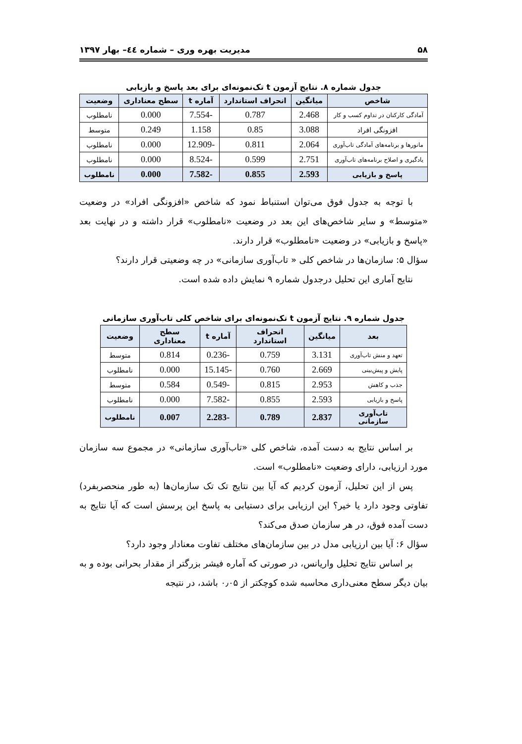۵۸ مدیریت بهره وری – شماره ٤٤– بهار ۱۳۹۷
جدول شماره ۸. نتایج آزمون t تک‌نمونه‌ای برای بعد پاسخ و بازیابی
| شاخص | میانگین | انحراف استاندارد | آماره t | سطح معناداری | وضعیت |
| --- | --- | --- | --- | --- | --- |
| آمادگی کارکنان در تداوم کسب و کار | 2.468 | 0.787 | -7.554 | 0.000 | نامطلوب |
| افزونگی افراد | 3.088 | 0.85 | 1.158 | 0.249 | متوسط |
| مانورها و برنامه‌های آمادگی تاب‌آوری | 2.064 | 0.811 | -12.909 | 0.000 | نامطلوب |
| یادگیری و اصلاح برنامه‌های تاب‌آوری | 2.751 | 0.599 | -8.524 | 0.000 | نامطلوب |
| پاسخ و بازیابی | 2.593 | 0.855 | -7.582 | 0.000 | نامطلوب |
با توجه به جدول فوق می‌توان استنباط نمود که شاخص «افزونگی افراد» در وضعیت «متوسط» و سایر شاخص‌های این بعد در وضعیت «نامطلوب» قرار داشته و در نهایت بعد «پاسخ و بازیابی» در وضعیت «نامطلوب» قرار دارند.
سؤال ۵: سازمان‌ها در شاخص کلی « تاب‌آوری سازمانی» در چه وضعیتی قرار دارند؟
نتایج آماری این تحلیل درجدول شماره ۹ نمایش داده شده است.
جدول شماره ۹. نتایج آزمون t تک‌نمونه‌ای برای شاخص کلی تاب‌آوری سازمانی
| بعد | میانگین | انحراف استاندارد | آماره t | سطح معناداری | وضعیت |
| --- | --- | --- | --- | --- | --- |
| تعهد و منش تاب‌آوری | 3.131 | 0.759 | -0.236 | 0.814 | متوسط |
| پایش و پیش‌بینی | 2.669 | 0.760 | -15.145 | 0.000 | نامطلوب |
| جذب و کاهش | 2.953 | 0.815 | -0.549 | 0.584 | متوسط |
| پاسخ و بازیابی | 2.593 | 0.855 | -7.582 | 0.000 | نامطلوب |
| تاب‌آوری سازمانی | 2.837 | 0.789 | -2.283 | 0.007 | نامطلوب |
بر اساس نتایج به دست آمده، شاخص کلی «تاب‌آوری سازمانی» در مجموع سه سازمان مورد ارزیابی، دارای وضعیت «نامطلوب» است.
پس از این تحلیل، آزمون کردیم که آیا بین نتایج تک تک سازمان‌ها (به طور منحصربفرد) تفاوتی وجود دارد یا خیر؟ این ارزیابی برای دستیابی به پاسخ این پرسش است که آیا نتایج به دست آمده فوق، در هر سازمان صدق می‌کند؟
سؤال ۶: آیا بین ارزیابی مدل در بین سازمان‌های مختلف تفاوت معنادار وجود دارد؟
بر اساس نتایج تحلیل واریانس، در صورتی که آماره فیشر بزرگتر از مقدار بحرانی بوده و به بیان دیگر سطح معنی‌داری محاسبه شده کوچکتر از ۰٫۰۵ باشد، در نتیجه